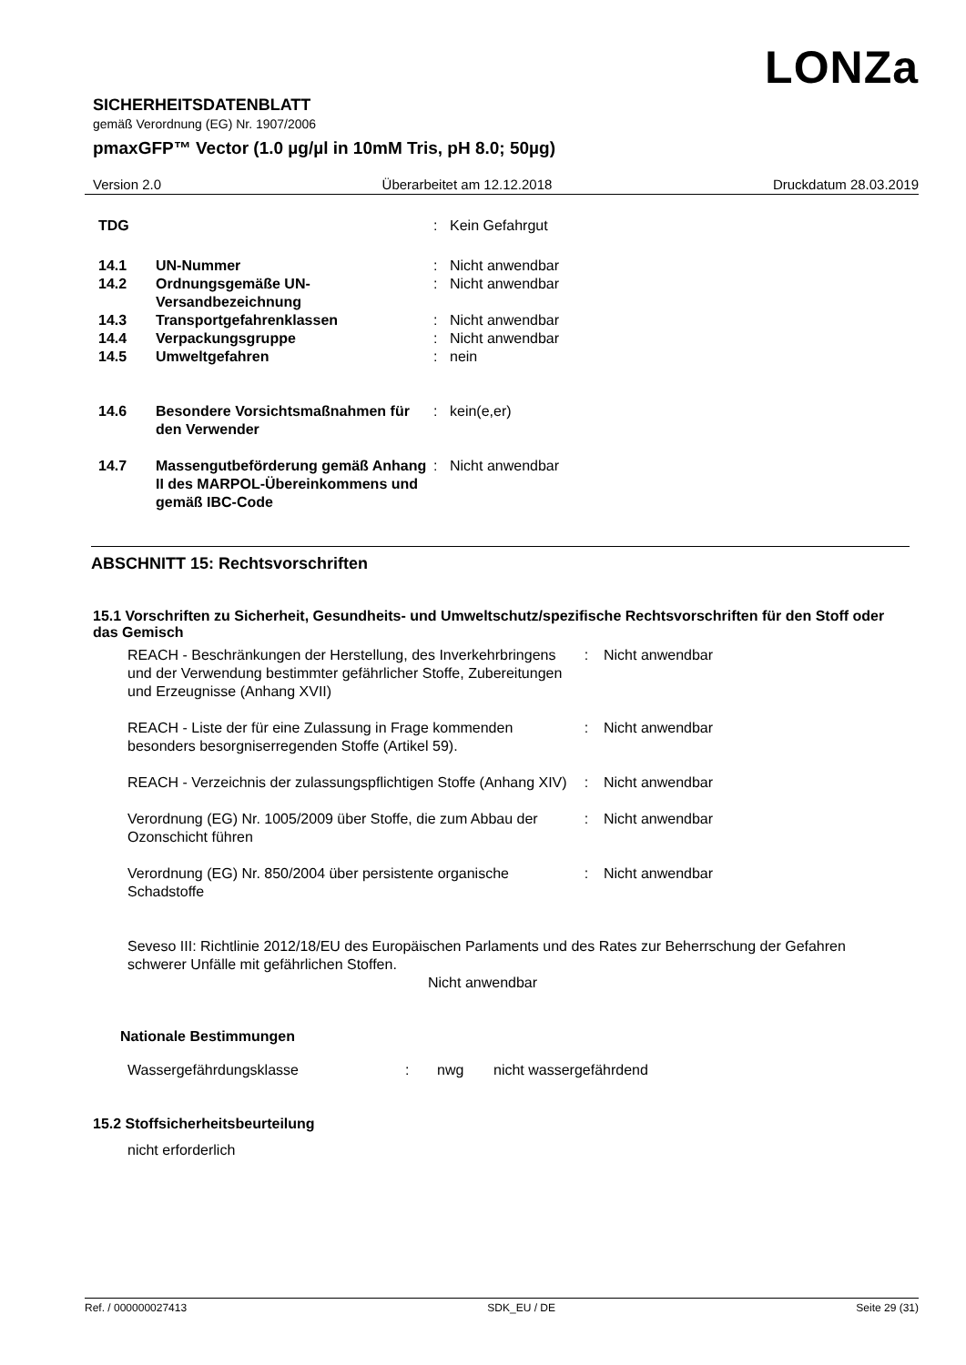LONZa
SICHERHEITSDATENBLATT
gemäß Verordnung (EG) Nr. 1907/2006
pmaxGFP™ Vector (1.0 µg/µl in 10mM Tris, pH 8.0; 50µg)
Version 2.0 Überarbeitet am 12.12.2018 Druckdatum 28.03.2019
| TDG | | : | Kein Gefahrgut |
| 14.1 | UN-Nummer | : | Nicht anwendbar |
| 14.2 | Ordnungsgemäße UN-Versandbezeichnung | : | Nicht anwendbar |
| 14.3 | Transportgefahrenklassen | : | Nicht anwendbar |
| 14.4 | Verpackungsgruppe | : | Nicht anwendbar |
| 14.5 | Umweltgefahren | : | nein |
| 14.6 | Besondere Vorsichtsmaßnahmen für den Verwender | : | kein(e,er) |
| 14.7 | Massengutbeförderung gemäß Anhang II des MARPOL-Übereinkommens und gemäß IBC-Code | : | Nicht anwendbar |
ABSCHNITT 15: Rechtsvorschriften
15.1 Vorschriften zu Sicherheit, Gesundheits- und Umweltschutz/spezifische Rechtsvorschriften für den Stoff oder das Gemisch
| REACH - Beschränkungen der Herstellung, des Inverkehrbringens und der Verwendung bestimmter gefährlicher Stoffe, Zubereitungen und Erzeugnisse (Anhang XVII) | : | Nicht anwendbar |
| REACH - Liste der für eine Zulassung in Frage kommenden besonders besorgniserregenden Stoffe (Artikel 59). | : | Nicht anwendbar |
| REACH - Verzeichnis der zulassungspflichtigen Stoffe (Anhang XIV) | : | Nicht anwendbar |
| Verordnung (EG) Nr. 1005/2009 über Stoffe, die zum Abbau der Ozonschicht führen | : | Nicht anwendbar |
| Verordnung (EG) Nr. 850/2004 über persistente organische Schadstoffe | : | Nicht anwendbar |
Seveso III: Richtlinie 2012/18/EU des Europäischen Parlaments und des Rates zur Beherrschung der Gefahren schwerer Unfälle mit gefährlichen Stoffen.
Nicht anwendbar
Nationale Bestimmungen
| Wassergefährdungsklasse | : | nwg | nicht wassergefährdend |
15.2 Stoffsicherheitsbeurteilung
nicht erforderlich
Ref. / 000000027413 SDK_EU / DE Seite 29 (31)